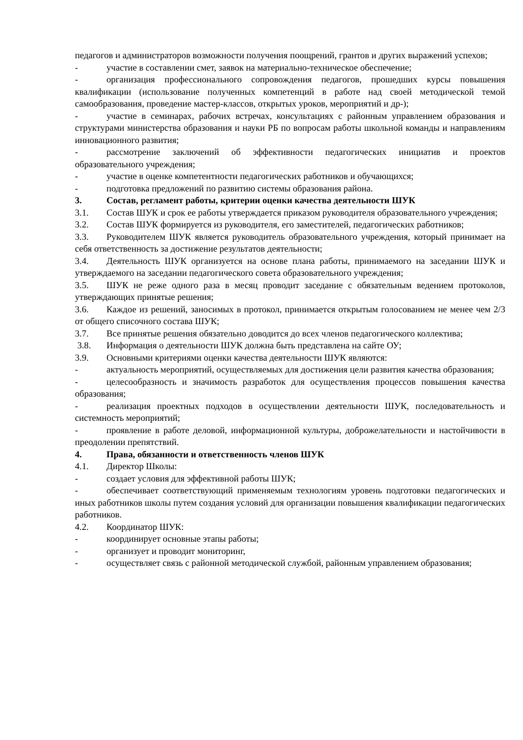педагогов и администраторов возможности получения поощрений, грантов и других выражений успехов;
- участие в составлении смет, заявок на материально-техническое обеспечение;
- организация профессионального сопровождения педагогов, прошедших курсы повышения квалификации (использование полученных компетенций в работе над своей методической темой самообразования, проведение мастер-классов, открытых уроков, мероприятий и др-);
- участие в семинарах, рабочих встречах, консультациях с районным управлением образования и структурами министерства образования и науки РБ по вопросам работы школьной команды и направлениям инновационного развития;
- рассмотрение заключений об эффективности педагогических инициатив и проектов образовательного учреждения;
- участие в оценке компетентности педагогических работников и обучающихся;
- подготовка предложений по развитию системы образования района.
3. Состав, регламент работы, критерии оценки качества деятельности ШУК
3.1. Состав ШУК и срок ее работы утверждается приказом руководителя образовательного учреждения;
3.2. Состав ШУК формируется из руководителя, его заместителей, педагогических работников;
3.3. Руководителем ШУК является руководитель образовательного учреждения, который принимает на себя ответственность за достижение результатов деятельности;
3.4. Деятельность ШУК организуется на основе плана работы, принимаемого на заседании ШУК и утверждаемого на заседании педагогического совета образовательного учреждения;
3.5. ШУК не реже одного раза в месяц проводит заседание с обязательным ведением протоколов, утверждающих принятые решения;
3.6. Каждое из решений, заносимых в протокол, принимается открытым голосованием не менее чем 2/3 от общего списочного состава ШУК;
3.7. Все принятые решения обязательно доводится до всех членов педагогического коллектива;
3.8. Информация о деятельности ШУК должна быть представлена на сайте ОУ;
3.9. Основными критериями оценки качества деятельности ШУК являются:
- актуальность мероприятий, осуществляемых для достижения цели развития качества образования;
- целесообразность и значимость разработок для осуществления процессов повышения качества образования;
- реализация проектных подходов в осуществлении деятельности ШУК, последовательность и системность мероприятий;
- проявление в работе деловой, информационной культуры, доброжелательности и настойчивости в преодолении препятствий.
4. Права, обязанности и ответственность членов ШУК
4.1. Директор Школы:
- создает условия для эффективной работы ШУК;
- обеспечивает соответствующий применяемым технологиям уровень подготовки педагогических и иных работников школы путем создания условий для организации повышения квалификации педагогических работников.
4.2. Координатор ШУК:
- координирует основные этапы работы;
- организует и проводит мониторинг,
- осуществляет связь с районной методической службой, районным управлением образования;